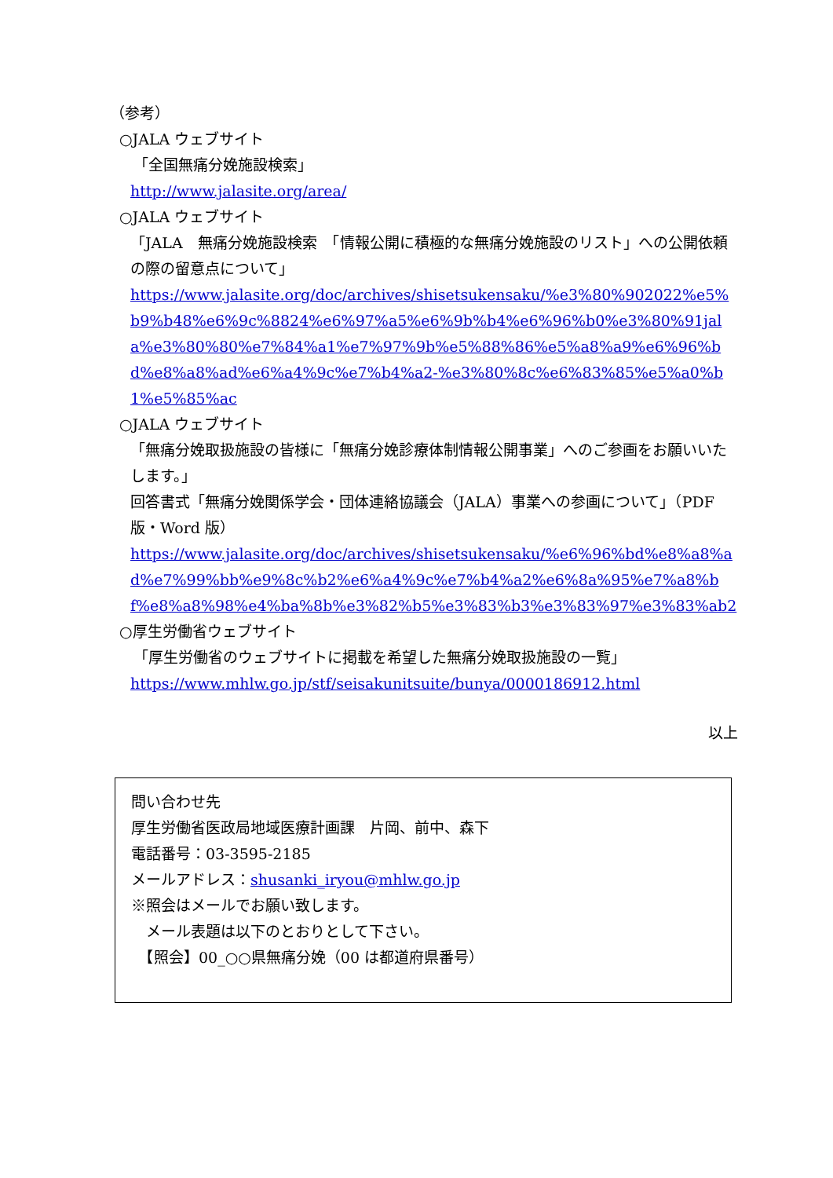（参考）
○JALA ウェブサイト
「全国無痛分娩施設検索」
http://www.jalasite.org/area/
○JALA ウェブサイト
「JALA　無痛分娩施設検索　「情報公開に積極的な無痛分娩施設のリスト」への公開依頼の際の留意点について」
https://www.jalasite.org/doc/archives/shisetsukensaku/%e3%80%902022%e5%b9%b48%e6%9c%8824%e6%97%a5%e6%9b%b4%e6%96%b0%e3%80%91jala%e3%80%80%e7%84%a1%e7%97%9b%e5%88%86%e5%a8%a9%e6%96%bd%e8%a8%ad%e6%a4%9c%e7%b4%a2-%e3%80%8c%e6%83%85%e5%a0%b1%e5%85%ac
○JALA ウェブサイト
「無痛分娩取扱施設の皆様に「無痛分娩診療体制情報公開事業」へのご参画をお願いいたします。」
回答書式「無痛分娩関係学会・団体連絡協議会（JALA）事業への参画について」（PDF 版・Word 版）
https://www.jalasite.org/doc/archives/shisetsukensaku/%e6%96%bd%e8%a8%ad%e7%99%bb%e9%8c%b2%e6%a4%9c%e7%b4%a2%e6%8a%95%e7%a8%bf%e8%a8%98%e4%ba%8b%e3%82%b5%e3%83%b3%e3%83%97%e3%83%ab2
○厚生労働省ウェブサイト
「厚生労働省のウェブサイトに掲載を希望した無痛分娩取扱施設の一覧」
https://www.mhlw.go.jp/stf/seisakunitsuite/bunya/0000186912.html
以上
問い合わせ先
厚生労働省医政局地域医療計画課　片岡、前中、森下
電話番号：03-3595-2185
メールアドレス：shusanki_iryou@mhlw.go.jp
※照会はメールでお願い致します。
　メール表題は以下のとおりとして下さい。
　【照会】00_○○県無痛分娩（00 は都道府県番号）